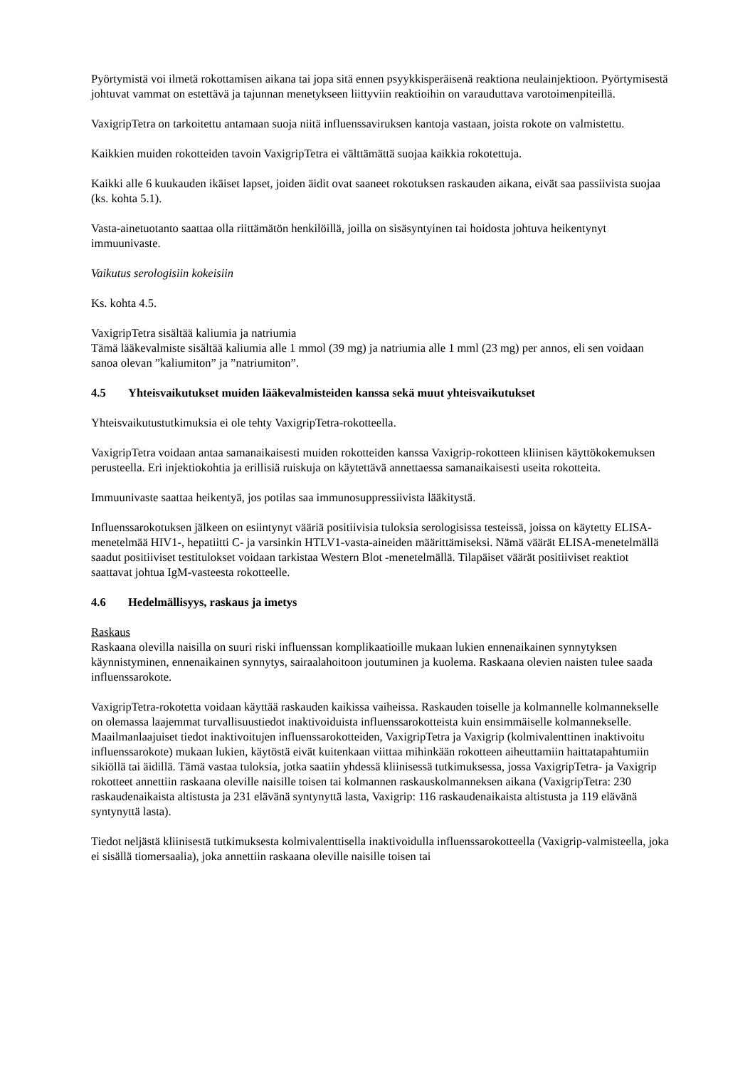Pyörtymistä voi ilmetä rokottamisen aikana tai jopa sitä ennen psyykkisperäisenä reaktiona neulainjektioon. Pyörtymisestä johtuvat vammat on estettävä ja tajunnan menetykseen liittyviin reaktioihin on varauduttava varotoimenpiteillä.
VaxigripTetra on tarkoitettu antamaan suoja niitä influenssaviruksen kantoja vastaan, joista rokote on valmistettu.
Kaikkien muiden rokotteiden tavoin VaxigripTetra ei välttämättä suojaa kaikkia rokotettuja.
Kaikki alle 6 kuukauden ikäiset lapset, joiden äidit ovat saaneet rokotuksen raskauden aikana, eivät saa passiivista suojaa (ks. kohta 5.1).
Vasta-ainetuotanto saattaa olla riittämätön henkilöillä, joilla on sisäsyntyinen tai hoidosta johtuva heikentynyt immuunivaste.
Vaikutus serologisiin kokeisiin
Ks. kohta 4.5.
VaxigripTetra sisältää kaliumia ja natriumia
Tämä lääkevalmiste sisältää kaliumia alle 1 mmol (39 mg) ja natriumia alle 1 mml (23 mg) per annos, eli sen voidaan sanoa olevan ”kaliumiton” ja ”natriumiton”.
4.5 Yhteisvaikutukset muiden lääkevalmisteiden kanssa sekä muut yhteisvaikutukset
Yhteisvaikutustutkimuksia ei ole tehty VaxigripTetra-rokotteella.
VaxigripTetra voidaan antaa samanaikaisesti muiden rokotteiden kanssa Vaxigrip-rokotteen kliinisen käyttökokemuksen perusteella. Eri injektiokohtia ja erillisiä ruiskuja on käytettävä annettaessa samanaikaisesti useita rokotteita.
Immuunivaste saattaa heikentyä, jos potilas saa immunosuppressiivista lääkitystä.
Influenssarokotuksen jälkeen on esiintynyt vääriä positiivisia tuloksia serologisissa testeissä, joissa on käytetty ELISA-menetelmää HIV1-, hepatiitti C- ja varsinkin HTLV1-vasta-aineiden määrittämiseksi. Nämä väärät ELISA-menetelmällä saadut positiiviset testitulokset voidaan tarkistaa Western Blot -menetelmällä. Tilapäiset väärät positiiviset reaktiot saattavat johtua IgM-vasteesta rokotteelle.
4.6 Hedelmällisyys, raskaus ja imetys
Raskaus
Raskaana olevilla naisilla on suuri riski influenssan komplikaatioille mukaan lukien ennenaikainen synnytyksen käynnistyminen, ennenaikainen synnytys, sairaalahoitoon joutuminen ja kuolema. Raskaana olevien naisten tulee saada influenssarokote.
VaxigripTetra-rokotetta voidaan käyttää raskauden kaikissa vaiheissa. Raskauden toiselle ja kolmannelle kolmannekselle on olemassa laajemmat turvallisuustiedot inaktivoiduista influenssarokotteista kuin ensimmäiselle kolmannekselle. Maailmanlaajuiset tiedot inaktivoitujen influenssarokotteiden, VaxigripTetra ja Vaxigrip (kolmivalenttinen inaktivoitu influenssarokote) mukaan lukien, käytöstä eivät kuitenkaan viittaa mihinkään rokotteen aiheuttamiin haittatapahtumiin sikiöllä tai äidillä. Tämä vastaa tuloksia, jotka saatiin yhdessä kliinisessä tutkimuksessa, jossa VaxigripTetra- ja Vaxigrip rokotteet annettiin raskaana oleville naisille toisen tai kolmannen raskauskolmanneksen aikana (VaxigripTetra: 230 raskaudenaikaista altistusta ja 231 elävänä syntynyttä lasta, Vaxigrip: 116 raskaudenaikaista altistusta ja 119 elävänä syntynyttä lasta).
Tiedot neljästä kliinisestä tutkimuksesta kolmivalenttisella inaktivoidulla influenssarokotteella (Vaxigrip-valmisteella, joka ei sisällä tiomersaalia), joka annettiin raskaana oleville naisille toisen tai